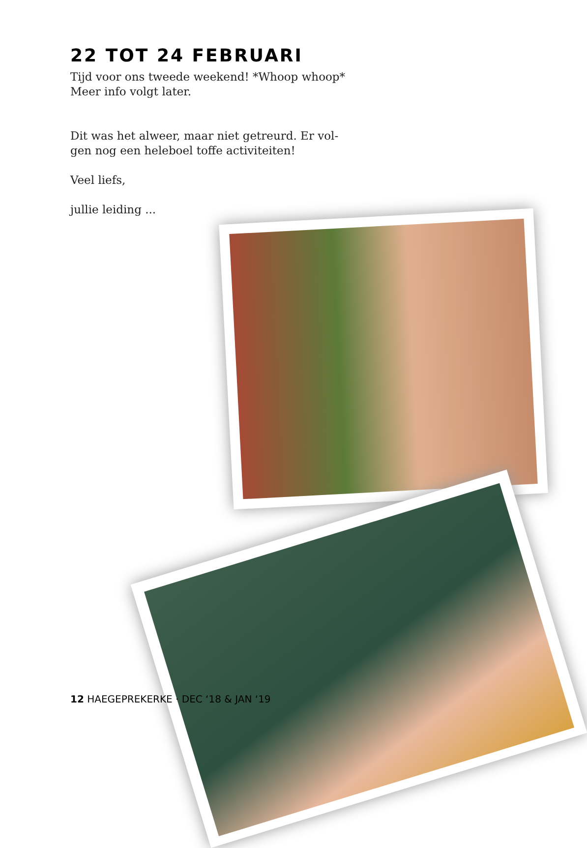22 TOT 24 FEBRUARI
Tijd voor ons tweede weekend! *Whoop whoop*
Meer info volgt later.
Dit was het alweer, maar niet getreurd. Er vol-
gen nog een heleboel toffe activiteiten!
Veel liefs,
jullie leiding ...
12 HAEGEPREKERKE · DEC ‘18 & JAN ‘19